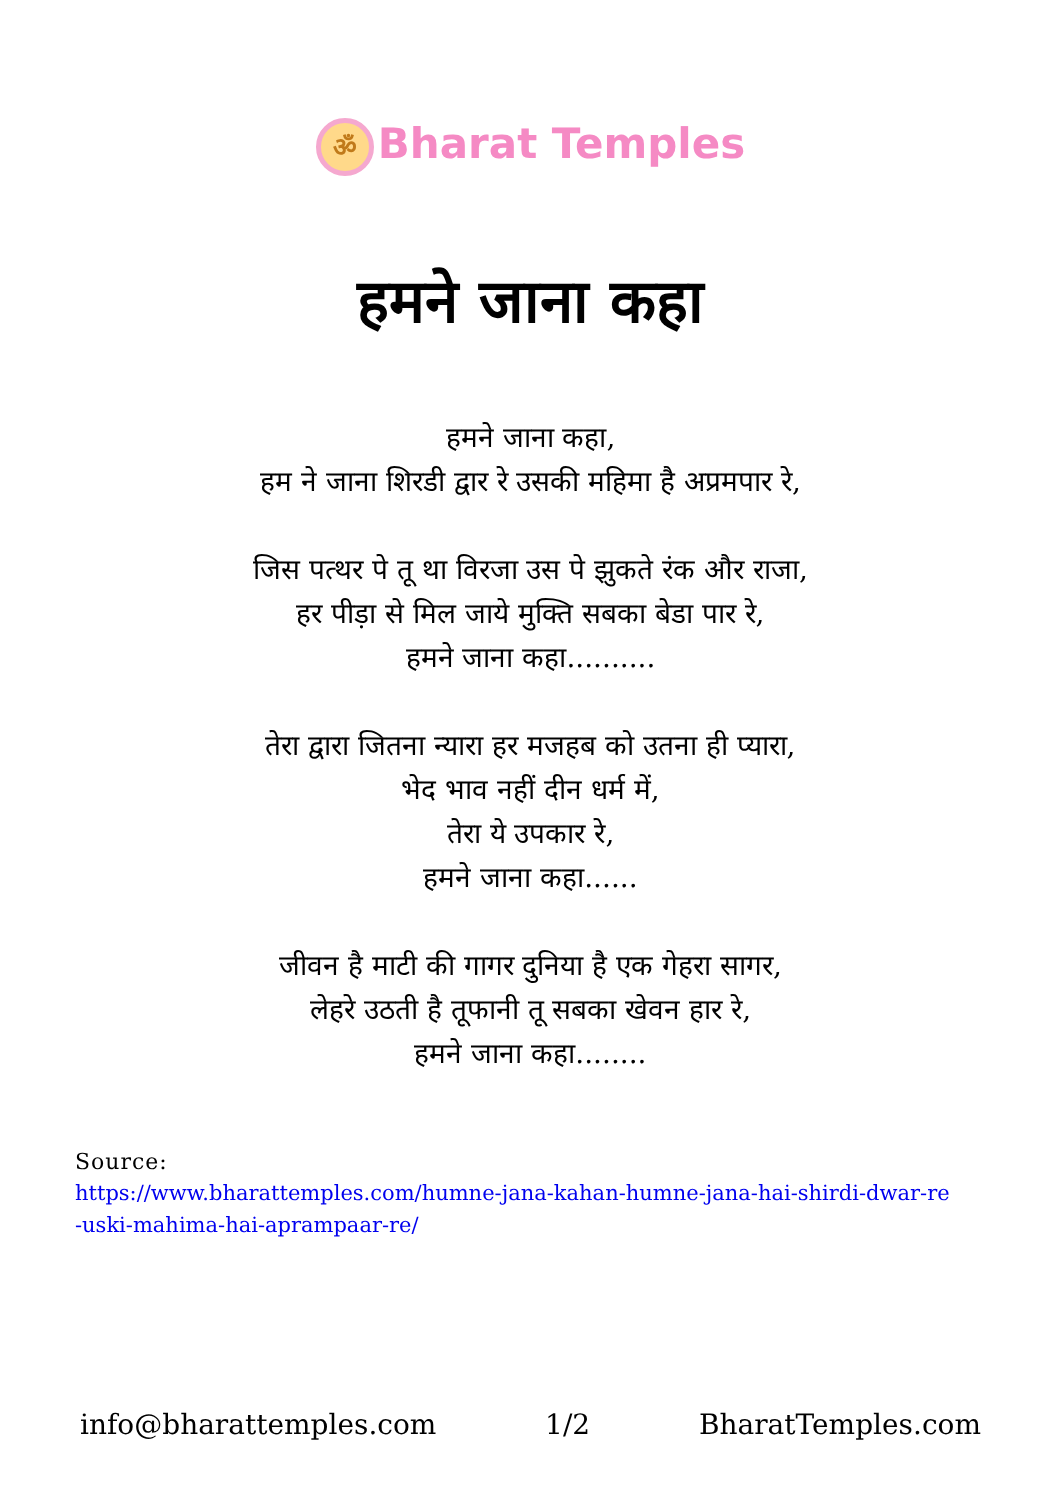ॐ Bharat Temples
हमने जाना कहा
हमने जाना कहा,
हम ने जाना शिरडी द्वार रे उसकी महिमा है अप्रमपार रे,
जिस पत्थर पे तू था विरजा उस पे झुकते रंक और राजा,
हर पीड़ा से मिल जाये मुक्ति सबका बेडा पार रे,
हमने जाना कहा..........
तेरा द्वारा जितना न्यारा हर मजहब को उतना ही प्यारा,
भेद भाव नहीं दीन धर्म में,
तेरा ये उपकार रे,
हमने जाना कहा......
जीवन है माटी की गागर दुनिया है एक गेहरा सागर,
लेहरे उठती है तूफानी तू सबका खेवन हार रे,
हमने जाना कहा........
Source:
https://www.bharattemples.com/humne-jana-kahan-humne-jana-hai-shirdi-dwar-re
-uski-mahima-hai-aprampaar-re/
info@bharattemples.com 1/2 BharatTemples.com